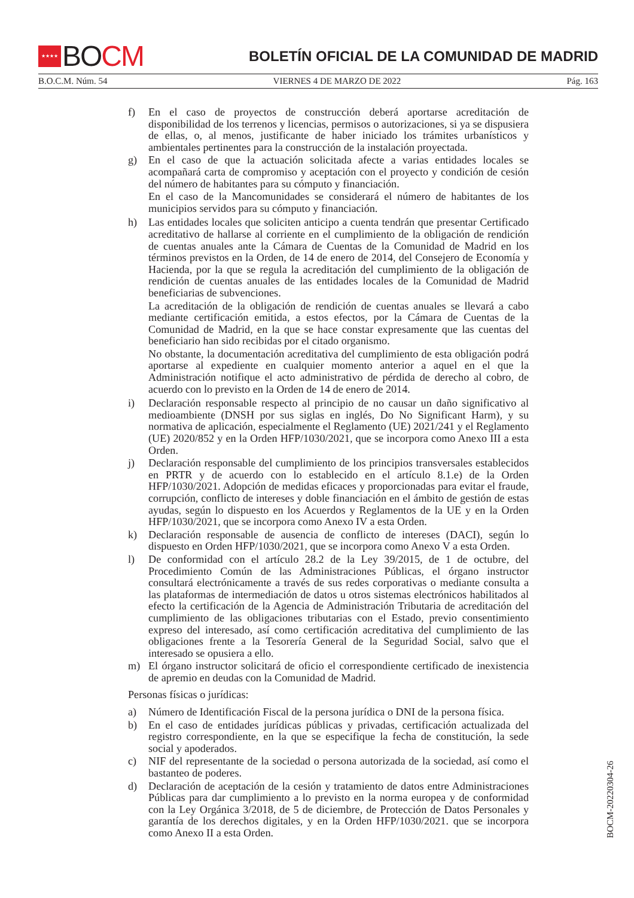★★★★ BO CM
BOLETÍN OFICIAL DE LA COMUNIDAD DE MADRID
B.O.C.M. Núm. 54 VIERNES 4 DE MARZO DE 2022 Pág. 163
f) En el caso de proyectos de construcción deberá aportarse acreditación de disponibilidad de los terrenos y licencias, permisos o autorizaciones, si ya se dispusiera de ellas, o, al menos, justificante de haber iniciado los trámites urbanísticos y ambientales pertinentes para la construcción de la instalación proyectada.
g) En el caso de que la actuación solicitada afecte a varias entidades locales se acompañará carta de compromiso y aceptación con el proyecto y condición de cesión del número de habitantes para su cómputo y financiación.
En el caso de la Mancomunidades se considerará el número de habitantes de los municipios servidos para su cómputo y financiación.
h) Las entidades locales que soliciten anticipo a cuenta tendrán que presentar Certificado acreditativo de hallarse al corriente en el cumplimiento de la obligación de rendición de cuentas anuales ante la Cámara de Cuentas de la Comunidad de Madrid en los términos previstos en la Orden, de 14 de enero de 2014, del Consejero de Economía y Hacienda, por la que se regula la acreditación del cumplimiento de la obligación de rendición de cuentas anuales de las entidades locales de la Comunidad de Madrid beneficiarias de subvenciones.
La acreditación de la obligación de rendición de cuentas anuales se llevará a cabo mediante certificación emitida, a estos efectos, por la Cámara de Cuentas de la Comunidad de Madrid, en la que se hace constar expresamente que las cuentas del beneficiario han sido recibidas por el citado organismo.
No obstante, la documentación acreditativa del cumplimiento de esta obligación podrá aportarse al expediente en cualquier momento anterior a aquel en el que la Administración notifique el acto administrativo de pérdida de derecho al cobro, de acuerdo con lo previsto en la Orden de 14 de enero de 2014.
i) Declaración responsable respecto al principio de no causar un daño significativo al medioambiente (DNSH por sus siglas en inglés, Do No Significant Harm), y su normativa de aplicación, especialmente el Reglamento (UE) 2021/241 y el Reglamento (UE) 2020/852 y en la Orden HFP/1030/2021, que se incorpora como Anexo III a esta Orden.
j) Declaración responsable del cumplimiento de los principios transversales establecidos en PRTR y de acuerdo con lo establecido en el artículo 8.1.e) de la Orden HFP/1030/2021. Adopción de medidas eficaces y proporcionadas para evitar el fraude, corrupción, conflicto de intereses y doble financiación en el ámbito de gestión de estas ayudas, según lo dispuesto en los Acuerdos y Reglamentos de la UE y en la Orden HFP/1030/2021, que se incorpora como Anexo IV a esta Orden.
k) Declaración responsable de ausencia de conflicto de intereses (DACI), según lo dispuesto en Orden HFP/1030/2021, que se incorpora como Anexo V a esta Orden.
l) De conformidad con el artículo 28.2 de la Ley 39/2015, de 1 de octubre, del Procedimiento Común de las Administraciones Públicas, el órgano instructor consultará electrónicamente a través de sus redes corporativas o mediante consulta a las plataformas de intermediación de datos u otros sistemas electrónicos habilitados al efecto la certificación de la Agencia de Administración Tributaria de acreditación del cumplimiento de las obligaciones tributarias con el Estado, previo consentimiento expreso del interesado, así como certificación acreditativa del cumplimiento de las obligaciones frente a la Tesorería General de la Seguridad Social, salvo que el interesado se opusiera a ello.
m) El órgano instructor solicitará de oficio el correspondiente certificado de inexistencia de apremio en deudas con la Comunidad de Madrid.
Personas físicas o jurídicas:
a) Número de Identificación Fiscal de la persona jurídica o DNI de la persona física.
b) En el caso de entidades jurídicas públicas y privadas, certificación actualizada del registro correspondiente, en la que se especifique la fecha de constitución, la sede social y apoderados.
c) NIF del representante de la sociedad o persona autorizada de la sociedad, así como el bastanteo de poderes.
d) Declaración de aceptación de la cesión y tratamiento de datos entre Administraciones Públicas para dar cumplimiento a lo previsto en la norma europea y de conformidad con la Ley Orgánica 3/2018, de 5 de diciembre, de Protección de Datos Personales y garantía de los derechos digitales, y en la Orden HFP/1030/2021. que se incorpora como Anexo II a esta Orden.
BOCM-20220304-26